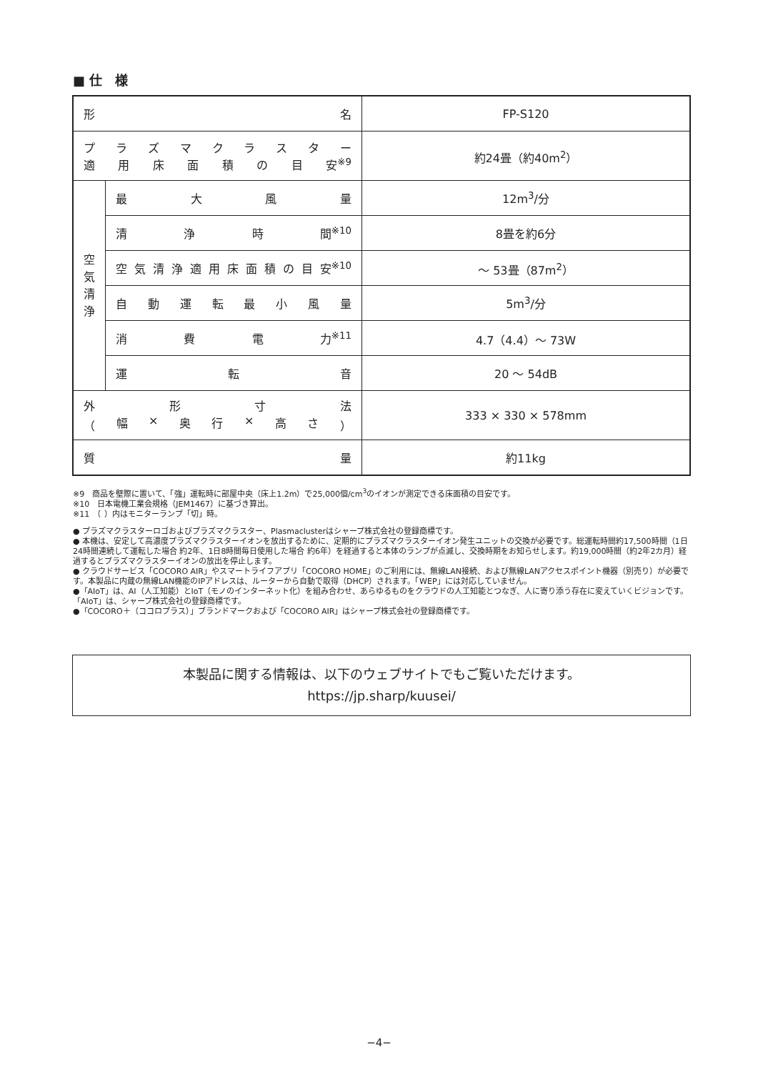■ 仕　様
| 形 名 | | FP-S120 |
| プ ラ ズ マ ク ラ ス タ ー 適 用 床 面 積 の 目 安<sup>※9</sup> | | 約24畳（約40m<sup>2</sup>） |
| 空 気 清 浄 | 最 大 風 量 | 12m<sup>3</sup>/分 |
| | 清 浄 時 間<sup>※10</sup> | 8畳を約6分 |
| | 空 気 清 浄 適 用 床 面 積 の 目 安<sup>※10</sup> | ～ 53畳（87m<sup>2</sup>） |
| | 自 動 運 転 最 小 風 量 | 5m<sup>3</sup>/分 |
| | 消 費 電 力<sup>※11</sup> | 4.7（4.4）～ 73W |
| | 運 転 音 | 20 ～ 54dB |
| 外 形 寸 法 （ 幅 × 奥 行 × 高 さ ） | | 333 × 330 × 578mm |
| 質 量 | | 約11kg |
※9　商品を壁際に置いて、「強」運転時に部屋中央（床上1.2m）で25,000個/cm<sup>3</sup>のイオンが測定できる床面積の目安です。
※10　日本電機工業会規格（JEM1467）に基づき算出。
※11　（ ）内はモニターランプ「切」時。
● プラズマクラスターロゴおよびプラズマクラスター、Plasmaclusterはシャープ株式会社の登録商標です。
● 本機は、安定して高濃度プラズマクラスターイオンを放出するために、定期的にプラズマクラスターイオン発生ユニットの交換が必要です。総運転時間約17,500時間（1日24時間連続して運転した場合 約2年、1日8時間毎日使用した場合 約6年）を経過すると本体のランプが点滅し、交換時期をお知らせします。約19,000時間（約2年2カ月）経過するとプラズマクラスターイオンの放出を停止します。
● クラウドサービス「COCORO AIR」やスマートライフアプリ「COCORO HOME」のご利用には、無線LAN接続、および無線LANアクセスポイント機器（別売り）が必要です。本製品に内蔵の無線LAN機能のIPアドレスは、ルーターから自動で取得（DHCP）されます。「WEP」には対応していません。
●「AIoT」は、AI（人工知能）とIoT（モノのインターネット化）を組み合わせ、あらゆるものをクラウドの人工知能とつなぎ、人に寄り添う存在に変えていくビジョンです。「AIoT」は、シャープ株式会社の登録商標です。
●「COCORO＋（ココロプラス）」ブランドマークおよび「COCORO AIR」はシャープ株式会社の登録商標です。
本製品に関する情報は、以下のウェブサイトでもご覧いただけます。
https://jp.sharp/kuusei/
−4−